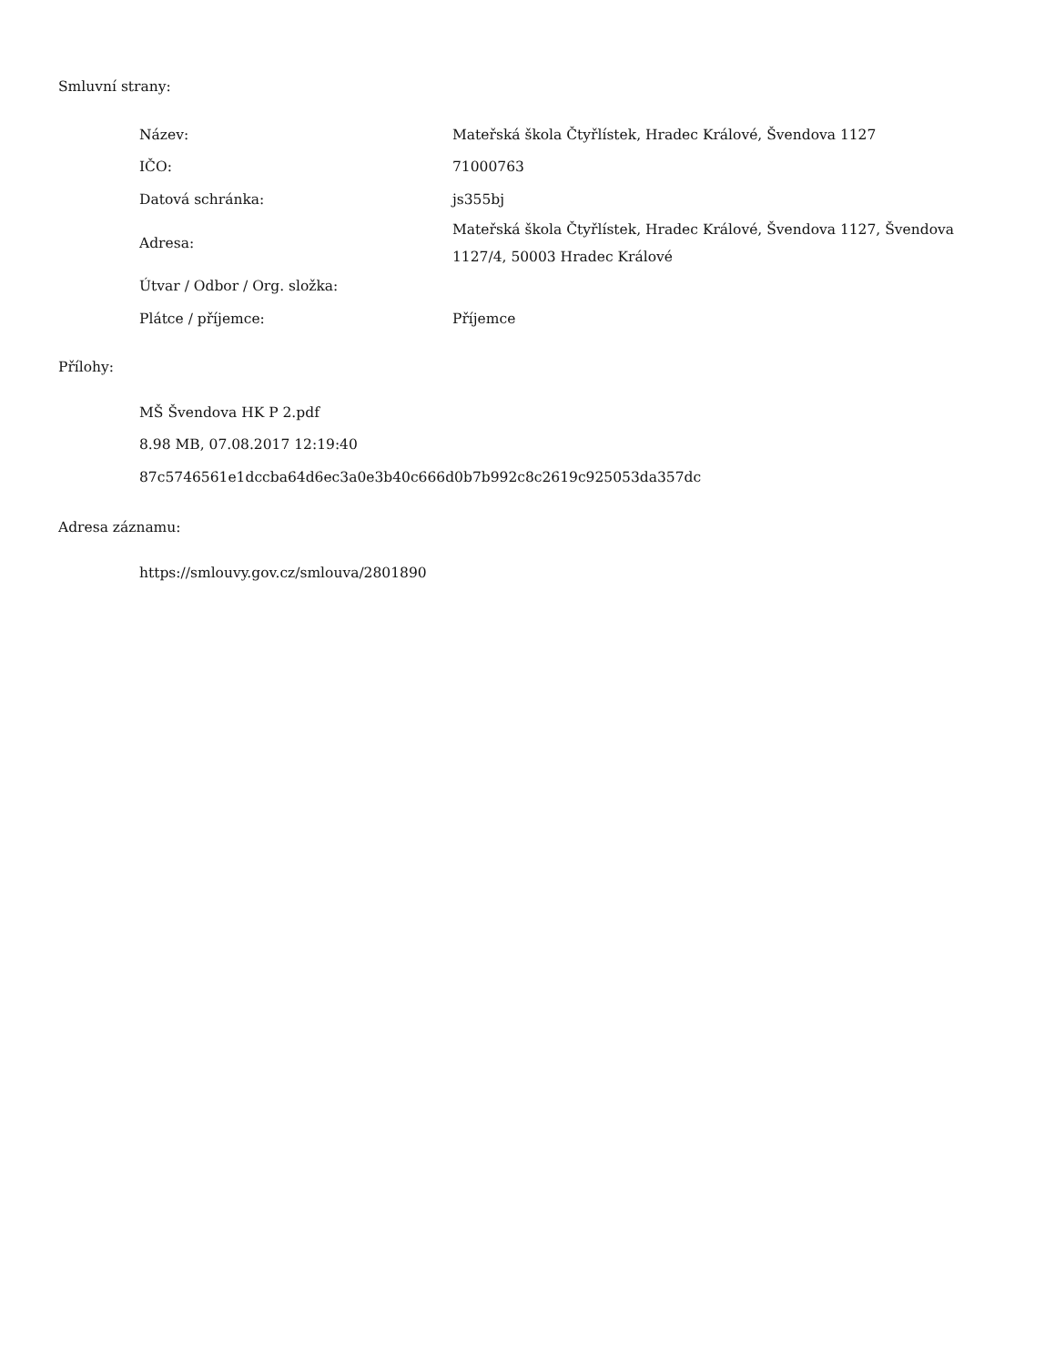Smluvní strany:
| Název: | Mateřská škola Čtyřlístek, Hradec Králové, Švendova 1127 |
| IČO: | 71000763 |
| Datová schránka: | js355bj |
| Adresa: | Mateřská škola Čtyřlístek, Hradec Králové, Švendova 1127, Švendova 1127/4, 50003 Hradec Králové |
| Útvar / Odbor / Org. složka: | |
| Plátce / příjemce: | Příjemce |
Přílohy:
MŠ Švendova HK P 2.pdf
8.98 MB, 07.08.2017 12:19:40
87c5746561e1dccba64d6ec3a0e3b40c666d0b7b992c8c2619c925053da357dc
Adresa záznamu:
https://smlouvy.gov.cz/smlouva/2801890